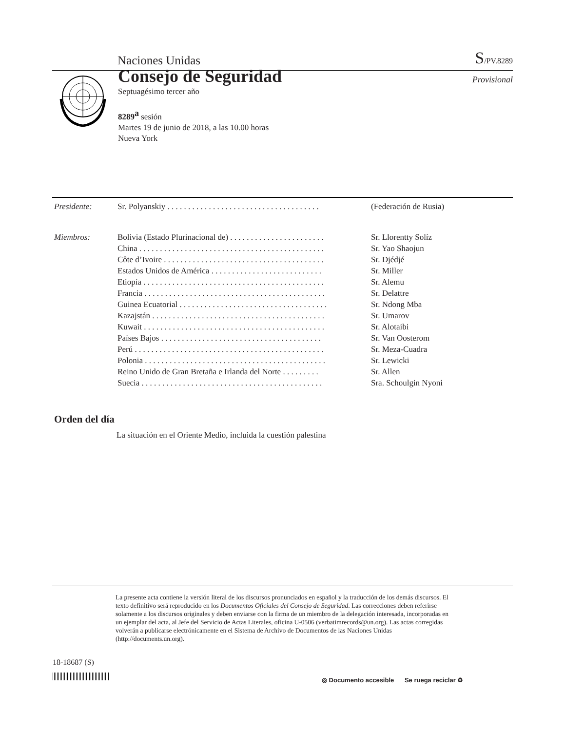Naciones Unidas
S/PV.8289
Provisional
Consejo de Seguridad
Septuagésimo tercer año
8289<sup>a</sup> sesión
Martes 19 de junio de 2018, a las 10.00 horas
Nueva York
| Presidente: | Sr. Polyanskiy . . . . . . . . . . . . . . . . . . . . . . . . . . . . . . . . . . . . . | (Federación de Rusia) |
| Miembros: | Bolivia (Estado Plurinacional de) . . . . . . . . . . . . . . . . . . . . . . . | Sr. Llorentty Solíz |
| | China . . . . . . . . . . . . . . . . . . . . . . . . . . . . . . . . . . . . . . . . . . . . . | Sr. Yao Shaojun |
| | Côte d’Ivoire . . . . . . . . . . . . . . . . . . . . . . . . . . . . . . . . . . . . . . . | Sr. Djédjé |
| | Estados Unidos de América . . . . . . . . . . . . . . . . . . . . . . . . . . . | Sr. Miller |
| | Etiopía . . . . . . . . . . . . . . . . . . . . . . . . . . . . . . . . . . . . . . . . . . . . | Sr. Alemu |
| | Francia . . . . . . . . . . . . . . . . . . . . . . . . . . . . . . . . . . . . . . . . . . . . | Sr. Delattre |
| | Guinea Ecuatorial . . . . . . . . . . . . . . . . . . . . . . . . . . . . . . . . . . . . | Sr. Ndong Mba |
| | Kazajstán . . . . . . . . . . . . . . . . . . . . . . . . . . . . . . . . . . . . . . . . . . | Sr. Umarov |
| | Kuwait . . . . . . . . . . . . . . . . . . . . . . . . . . . . . . . . . . . . . . . . . . . . | Sr. Alotaibi |
| | Países Bajos . . . . . . . . . . . . . . . . . . . . . . . . . . . . . . . . . . . . . . . | Sr. Van Oosterom |
| | Perú . . . . . . . . . . . . . . . . . . . . . . . . . . . . . . . . . . . . . . . . . . . . . . | Sr. Meza-Cuadra |
| | Polonia . . . . . . . . . . . . . . . . . . . . . . . . . . . . . . . . . . . . . . . . . . . . | Sr. Lewicki |
| | Reino Unido de Gran Bretaña e Irlanda del Norte . . . . . . . . . | Sr. Allen |
| | Suecia . . . . . . . . . . . . . . . . . . . . . . . . . . . . . . . . . . . . . . . . . . . . | Sra. Schoulgin Nyoni |
Orden del día
La situación en el Oriente Medio, incluida la cuestión palestina
La presente acta contiene la versión literal de los discursos pronunciados en español y la traducción de los demás discursos. El texto definitivo será reproducido en los Documentos Oficiales del Consejo de Seguridad. Las correcciones deben referirse solamente a los discursos originales y deben enviarse con la firma de un miembro de la delegación interesada, incorporadas en un ejemplar del acta, al Jefe del Servicio de Actas Literales, oficina U-0506 (verbatimrecords@un.org). Las actas corregidas volverán a publicarse electrónicamente en el Sistema de Archivo de Documentos de las Naciones Unidas (http://documents.un.org).
18-18687 (S)
◎ Documento accesible Se ruega reciclar ♻